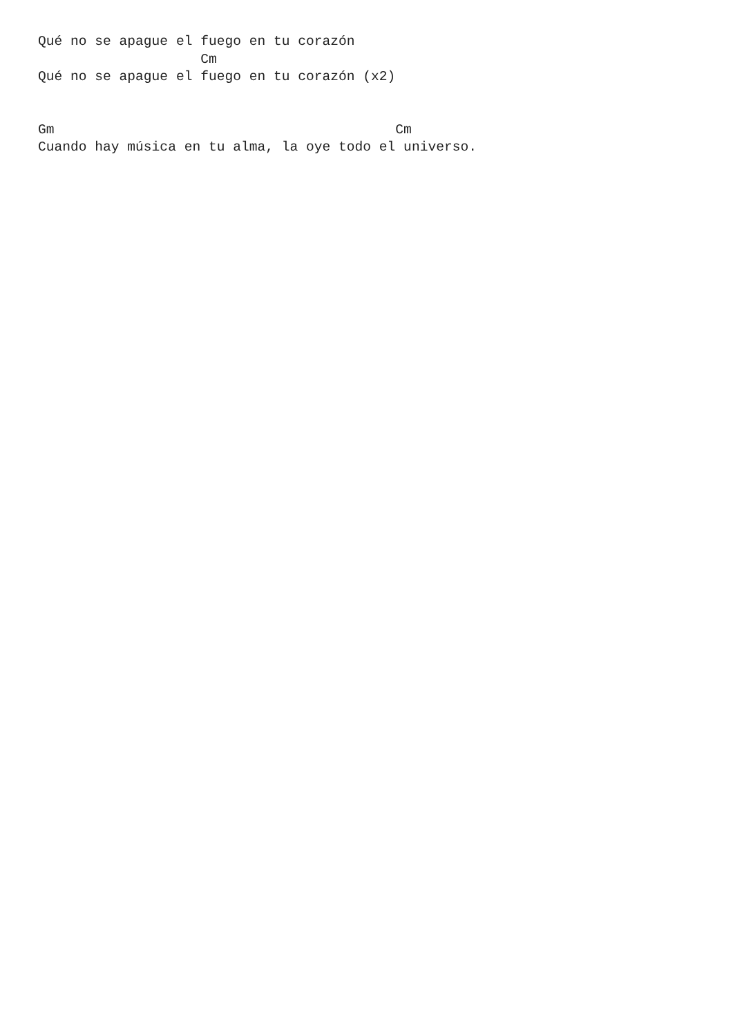Qué no se apague el fuego en tu corazón
                    Cm
Qué no se apague el fuego en tu corazón (x2)


Gm                                          Cm
Cuando hay música en tu alma, la oye todo el universo.